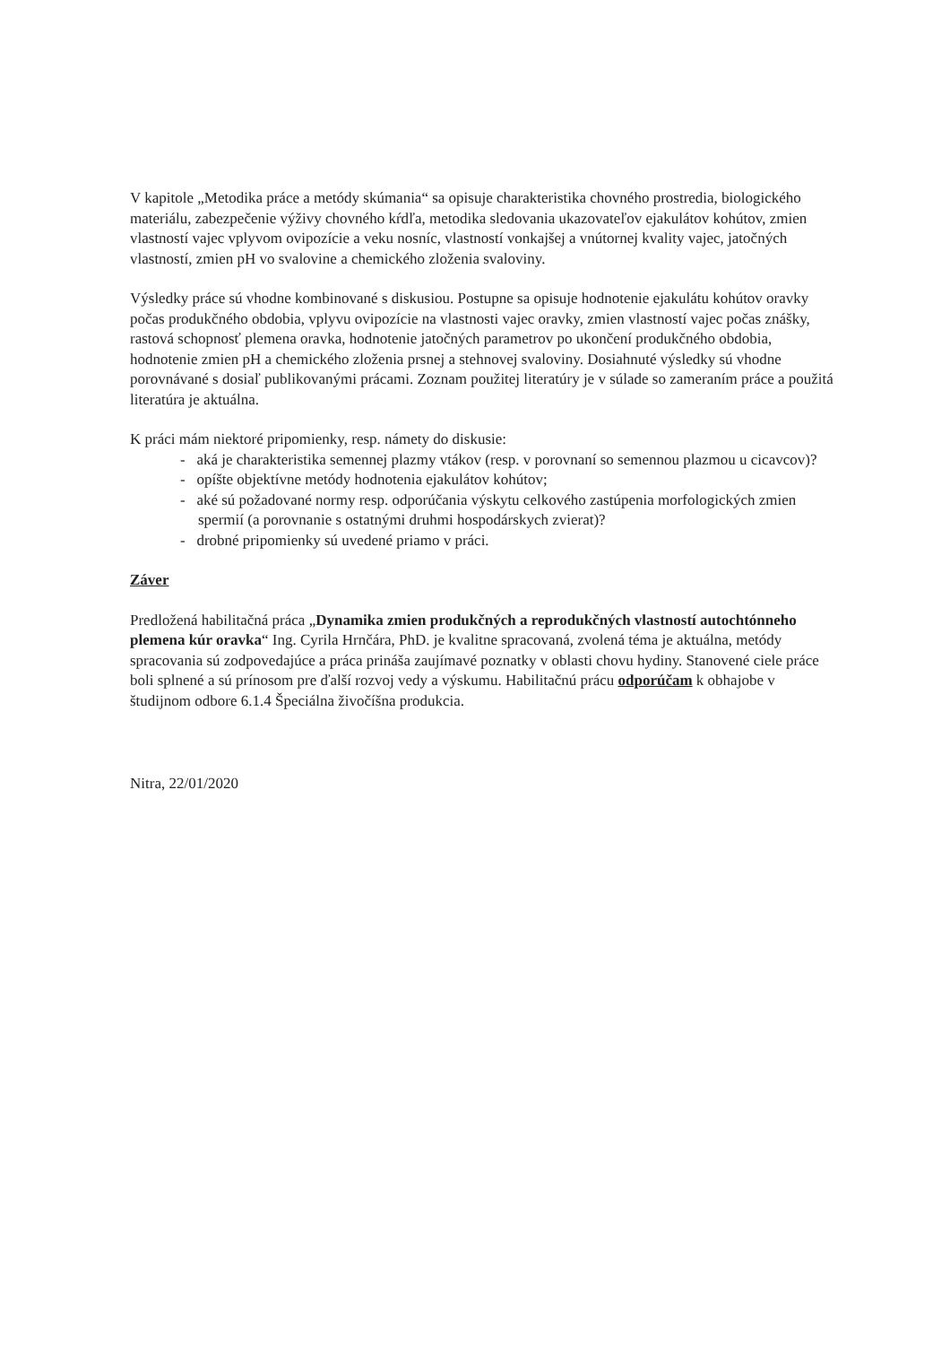V kapitole „Metodika práce a metódy skúmania“ sa opisuje charakteristika chovného prostredia, biologického materiálu, zabezpečenie výživy chovného kŕdľa, metodika sledovania ukazovateľov ejakulátov kohútov, zmien vlastností vajec vplyvom ovipozície a veku nosníc, vlastností vonkajšej a vnútornej kvality vajec, jatočných vlastností, zmien pH vo svalovine a chemického zloženia svaloviny.
Výsledky práce sú vhodne kombinované s diskusiou. Postupne sa opisuje hodnotenie ejakulátu kohútov oravky počas produkčného obdobia, vplyvu ovipozície na vlastnosti vajec oravky, zmien vlastností vajec počas znášky, rastová schopnosť plemena oravka, hodnotenie jatočných parametrov po ukončení produkčného obdobia, hodnotenie zmien pH a chemického zloženia prsnej a stehnovej svaloviny. Dosiahnuté výsledky sú vhodne porovnávané s dosiaľ publikovanými prácami. Zoznam použitej literatúry je v súlade so zameraním práce a použitá literatúra je aktuálna.
K práci mám niektoré pripomienky, resp. námety do diskusie:
- aká je charakteristika semennej plazmy vtákov (resp. v porovnaní so semennou plazmou u cicavcov)?
- opíšte objektívne metódy hodnotenia ejakulátov kohútov;
- aké sú požadované normy resp. odporúčania výskytu celkového zastúpenia morfologických zmien spermií (a porovnanie s ostatnými druhmi hospodárskych zvierat)?
- drobné pripomienky sú uvedené priamo v práci.
Záver
Predložená habilitačná práca „Dynamika zmien produkčných a reprodukčných vlastností autochtónneho plemena kúr oravka“ Ing. Cyrila Hrnčára, PhD. je kvalitne spracovaná, zvolená téma je aktuálna, metódy spracovania sú zodpovedajúce a práca prináša zaujímavé poznatky v oblasti chovu hydiny. Stanovené ciele práce boli splnené a sú prínosom pre ďalší rozvoj vedy a výskumu. Habilitačnú prácu odporúčam k obhajobe v študijnom odbore 6.1.4 Špeciálna živočíšna produkcia.
Nitra, 22/01/2020